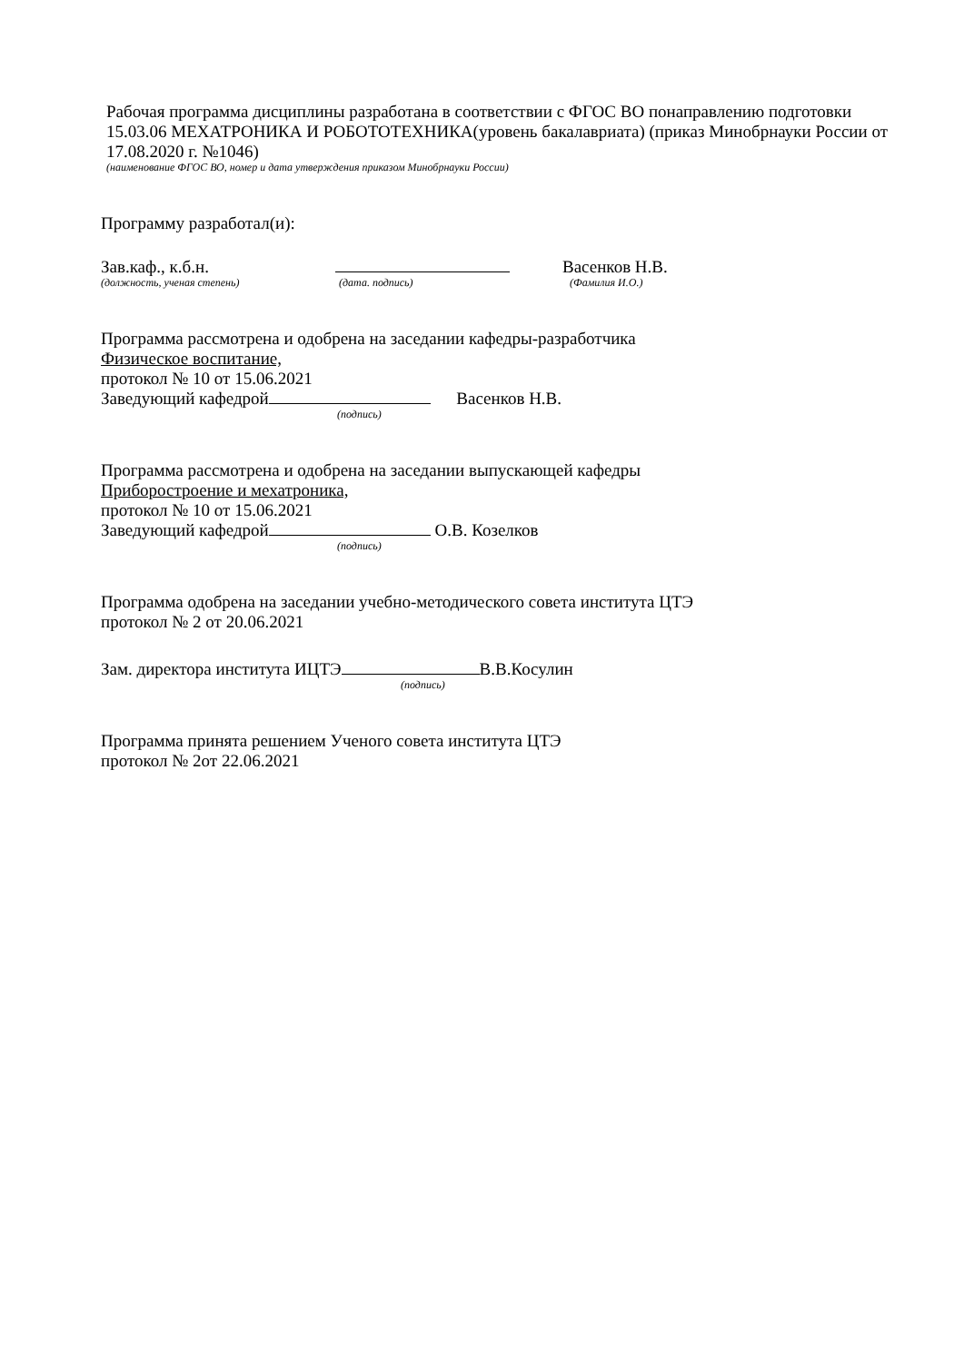Рабочая программа дисциплины разработана в соответствии с ФГОС ВО понаправлению подготовки 15.03.06 МЕХАТРОНИКА И РОБОТОТЕХНИКА(уровень бакалавриата) (приказ Минобрнауки России от 17.08.2020 г. №1046)
(наименование ФГОС ВО, номер и дата утверждения приказом Минобрнауки России)
Программу разработал(и):
Зав.каф., к.б.н. Васенков Н.В.
(должность, ученая степень) (дата. подпись) (Фамилия И.О.)
Программа рассмотрена и одобрена на заседании кафедры-разработчика
Физическое воспитание,
протокол № 10 от 15.06.2021
Заведующий кафедрой Васенков Н.В.
(подпись)
Программа рассмотрена и одобрена на заседании выпускающей кафедры
Приборостроение и мехатроника,
протокол № 10 от 15.06.2021
Заведующий кафедрой О.В. Козелков
(подпись)
Программа одобрена на заседании учебно-методического совета института ЦТЭ
протокол № 2 от 20.06.2021
Зам. директора института ИЦТЭ В.В.Косулин
(подпись)
Программа принята решением Ученого совета института ЦТЭ
протокол № 2от 22.06.2021